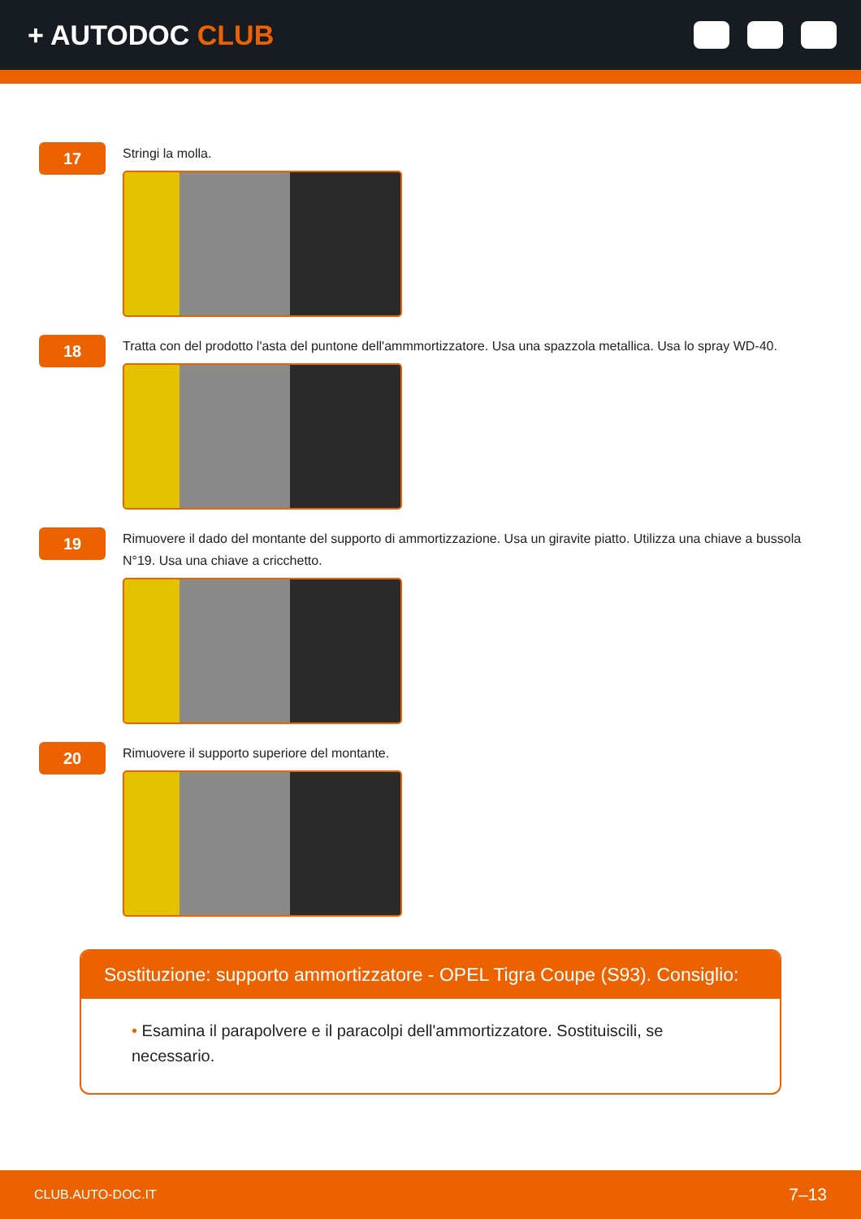+ AUTODOC CLUB
17
Stringi la molla.
18
Tratta con del prodotto l'asta del puntone dell'ammmortizzatore. Usa una spazzola metallica. Usa lo spray WD-40.
19
Rimuovere il dado del montante del supporto di ammortizzazione. Usa un giravite piatto. Utilizza una chiave a bussola N°19. Usa una chiave a cricchetto.
20
Rimuovere il supporto superiore del montante.
Sostituzione: supporto ammortizzatore - OPEL Tigra Coupe (S93). Consiglio:
• Esamina il parapolvere e il paracolpi dell'ammortizzatore. Sostituiscili, se necessario.
CLUB.AUTO-DOC.IT 7–13